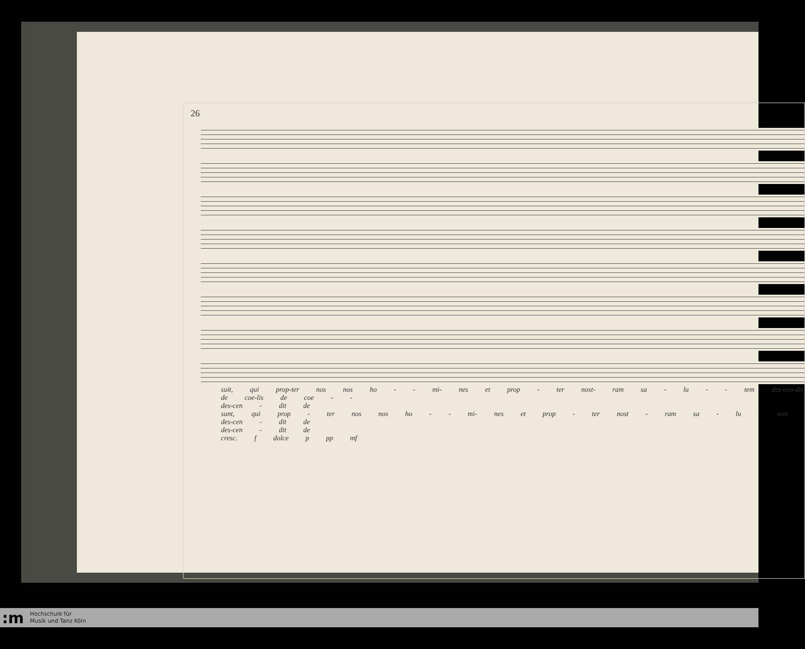26
suit, qui prop-ter nos nos ho - - mi- nes et prop - ter nost- ram sa - lu - - tem des-cen-dit de coe-lis de coe - -
des-cen - dit de
sunt, qui prop - ter nos nos ho - - mi- nes et prop - ter nost - ram sa - lu - tem des-cen - dit de
des-cen - dit de
cresc. f dolce p pp mf
:m
Hochschule für
Musik und Tanz Köln